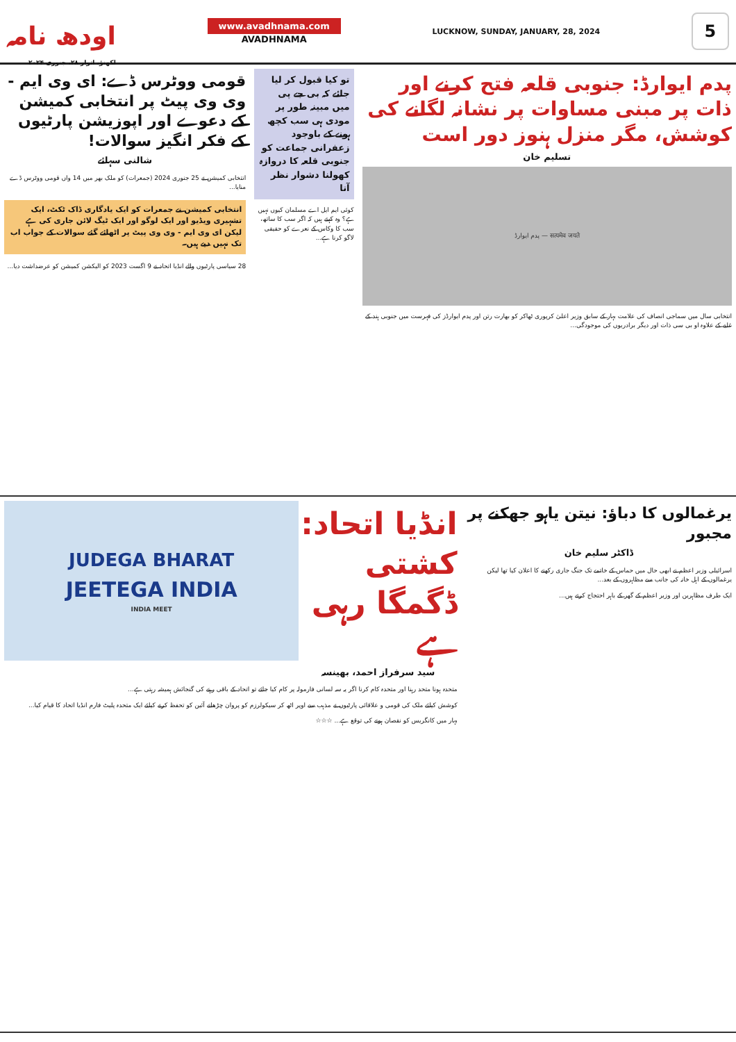اودھ نامہ
لکھنؤ، اتوار ۲۸، جنوری ۲۰۲۴
www.avadhnama.com
AVADHNAMA
LUCKNOW, SUNDAY, JANUARY, 28, 2024
5
پدم ایوارڈ: جنوبی قلعہ فتح کرنے اور ذات پر مبنی مساوات پر نشانہ لگانے کی کوشش، مگر منزل ہنوز دور است
تسلیم خان
सत्यमेव जयते — پدم ایوارڈ
انتخابی سال میں سماجی انصاف کی علامت بہار کے سابق وزیر اعلیٰ کرپوری ٹھاکر کو بھارت رتن اور پدم ایوارڈز کی فہرست میں جنوبی ہند کے غلبے کے علاوہ او بی سی ذات اور دیگر برادریوں کی موجودگی...
تو کیا قبول کر لیا جائے کہ بی جے پی میں مبینہ طور پر مودی ہی سب کچھ ہونے کے باوجود زعفرانی جماعت کو جنوبی قلعہ کا دروازہ کھولنا دشوار نظر آتا
کوئی ایم ایل اے مسلمان کیوں نہیں ہے؟ وہ کہتے ہیں کہ اگر سب کا ساتھ، سب کا وکاس کے نعرے کو حقیقی لاگو کرنا ہے...
قومی ووٹرس ڈے: ای وی ایم - وی وی پیٹ پر انتخابی کمیشن کے دعوے اور اپوزیشن پارٹیوں کے فکر انگیز سوالات!
شالنی سہائے
انتخابی کمیشن نے 25 جنوری 2024 (جمعرات) کو ملک بھر میں 14 واں قومی ووٹرس ڈے منایا...
انتخابی کمیشن نے جمعرات کو ایک یادگاری ڈاک ٹکٹ، ایک تشہیری ویڈیو اور ایک لوگو اور ایک ٹیگ لائن جاری کی ہے لیکن ای وی ایم - وی وی پیٹ پر اٹھائے گئے سوالات کے جواب اب تک نہیں دیے ہیں۔
28 سیاسی پارٹیوں والے انڈیا اتحاد نے 9 اگست 2023 کو الیکشن کمیشن کو عرضداشت دیا...
یرغمالوں کا دباؤ: نیتن یاہو جھکنے پر مجبور
ڈاکٹر سلیم خان
اسرائیلی وزیر اعظم نے ابھی حال میں حماس کے خاتمے تک جنگ جاری رکھنے کا اعلان کیا تھا لیکن یرغمالوں کے اہل خانہ کی جانب سے مظاہروں کے بعد...
ایک طرف مظاہرین اور وزیر اعظم کے گھر کے باہر احتجاج کرتے ہیں...
انڈیا اتحاد: کشتی ڈگمگا رہی ہے
سید سرفراز احمد، بھینسہ
JUDEGA BHARAT
JEETEGA INDIA
INDIA MEET
متحدہ ہونا متحد رہنا اور متحدہ کام کرنا اگر یہ سہ لسانی فارمولہ پر کام کیا جائے تو اتحاد کے باقی رہنے کی گنجائش ہمیشہ رہتی ہے...
کوشش کیلئے ملک کی قومی و علاقائی پارٹیوں نے مذہب سے اوپر اٹھ کر سیکولرزم کو پروان چڑھانے آئین کو تحفظ کرنے کیلئے ایک متحدہ پلیٹ فارم انڈیا اتحاد کا قیام کیا...
بہار میں کانگریس کو نقصان ہونے کی توقع ہے... ☆☆☆